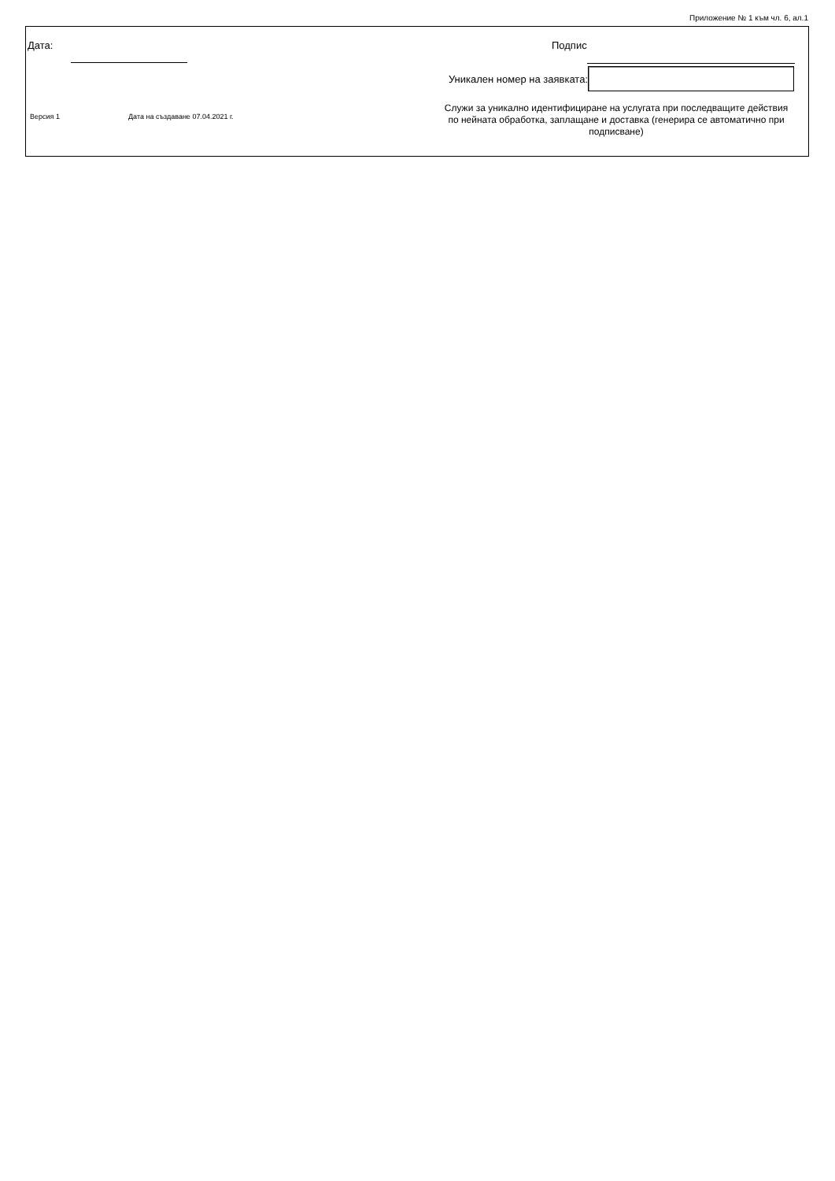Приложение № 1 към чл. 6, ал.1
Дата: Подпис
Уникален номер на заявката:
Версия 1 Дата на създаване 07.04.2021 г.
Служи за уникално идентифициране на услугата при последващите действия по нейната обработка, заплащане и доставка (генерира се автоматично при подписване)